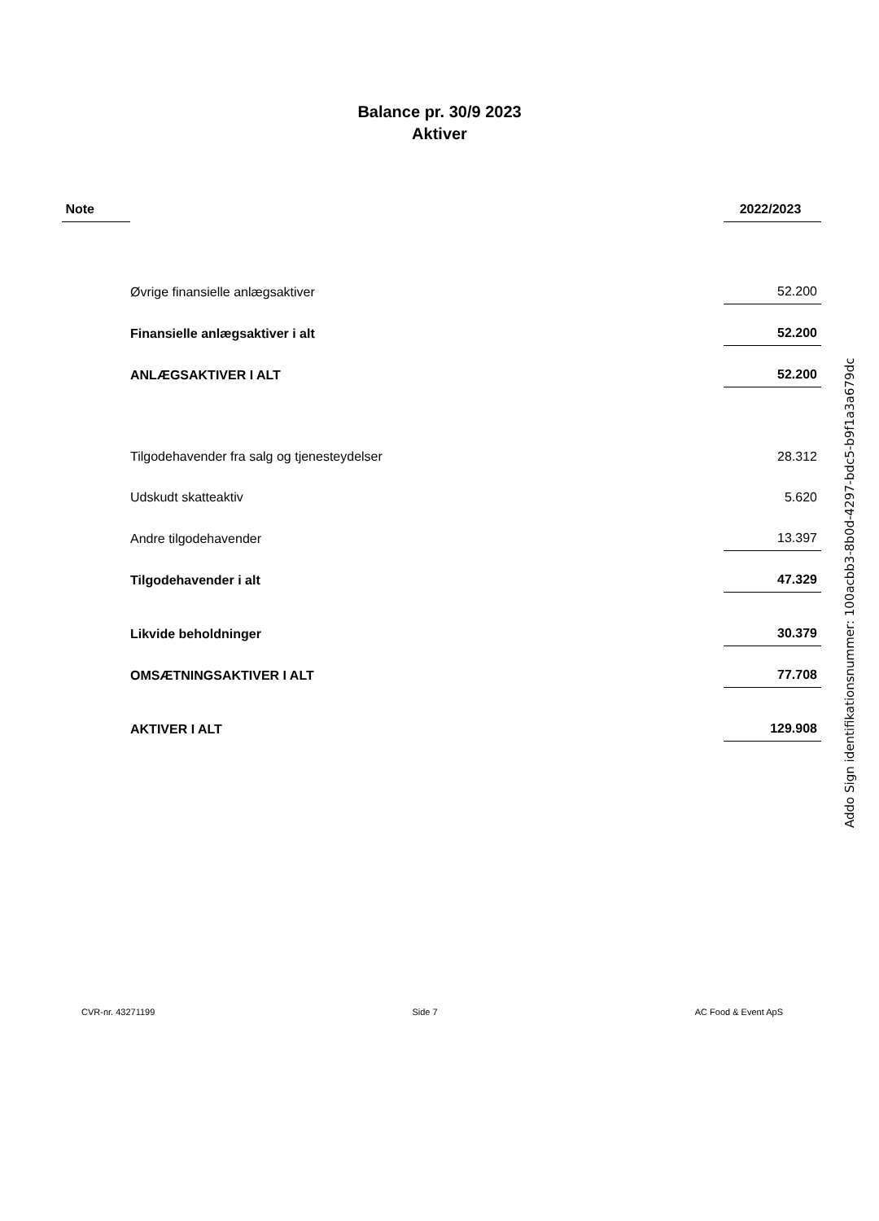Balance pr. 30/9 2023
Aktiver
| Note | | 2022/2023 |
| --- | --- | --- |
| | Øvrige finansielle anlægsaktiver | 52.200 |
| | Finansielle anlægsaktiver i alt | 52.200 |
| | ANLÆGSAKTIVER I ALT | 52.200 |
| | Tilgodehavender fra salg og tjenesteydelser | 28.312 |
| | Udskudt skatteaktiv | 5.620 |
| | Andre tilgodehavender | 13.397 |
| | Tilgodehavender i alt | 47.329 |
| | Likvide beholdninger | 30.379 |
| | OMSÆTNINGSAKTIVER I ALT | 77.708 |
| | AKTIVER I ALT | 129.908 |
Addo Sign identifikationsnummer: 100acbb3-8b0d-4297-bdc5-b9f1a3a679dc
CVR-nr. 43271199 Side 7 AC Food & Event ApS